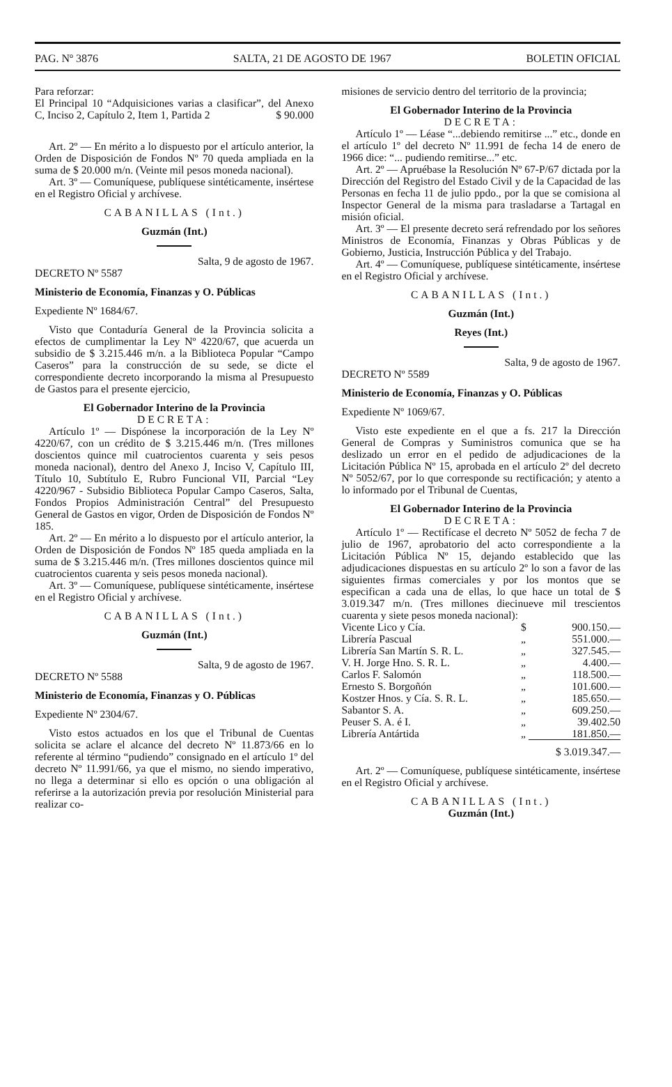PAG. Nº 3876 SALTA, 21 DE AGOSTO DE 1967 BOLETIN OFICIAL
Para reforzar:
El Principal 10 “Adquisiciones varias a clasificar”, del Anexo C, Inciso 2, Capítulo 2, Item 1, Partida 2 $ 90.000
Art. 2º — En mérito a lo dispuesto por el artículo anterior, la Orden de Disposición de Fondos Nº 70 queda ampliada en la suma de $ 20.000 m/n. (Veinte mil pesos moneda nacional).
Art. 3º — Comuníquese, publíquese sintéticamente, insértese en el Registro Oficial y archívese.
CABANILLAS (Int.)
Guzmán (Int.)
Salta, 9 de agosto de 1967.
DECRETO Nº 5587
Ministerio de Economía, Finanzas y O. Públicas
Expediente Nº 1684/67.
Visto que Contaduría General de la Provincia solicita a efectos de cumplimentar la Ley Nº 4220/67, que acuerda un subsidio de $ 3.215.446 m/n. a la Biblioteca Popular “Campo Caseros” para la construcción de su sede, se dicte el correspondiente decreto incorporando la misma al Presupuesto de Gastos para el presente ejercicio,
El Gobernador Interino de la Provincia
DECRETA:
Artículo 1º — Dispónese la incorporación de la Ley Nº 4220/67, con un crédito de $ 3.215.446 m/n. (Tres millones doscientos quince mil cuatrocientos cuarenta y seis pesos moneda nacional), dentro del Anexo J, Inciso V, Capítulo III, Título 10, Subtítulo E, Rubro Funcional VII, Parcial “Ley 4220/967 - Subsidio Biblioteca Popular Campo Caseros, Salta, Fondos Propios Administración Central” del Presupuesto General de Gastos en vigor, Orden de Disposición de Fondos Nº 185.
Art. 2º — En mérito a lo dispuesto por el artículo anterior, la Orden de Disposición de Fondos Nº 185 queda ampliada en la suma de $ 3.215.446 m/n. (Tres millones doscientos quince mil cuatrocientos cuarenta y seis pesos moneda nacional).
Art. 3º — Comuníquese, publíquese sintéticamente, insértese en el Registro Oficial y archívese.
CABANILLAS (Int.)
Guzmán (Int.)
Salta, 9 de agosto de 1967.
DECRETO Nº 5588
Ministerio de Economía, Finanzas y O. Públicas
Expediente Nº 2304/67.
Visto estos actuados en los que el Tribunal de Cuentas solicita se aclare el alcance del decreto Nº 11.873/66 en lo referente al término “pudiendo” consignado en el artículo 1º del decreto Nº 11.991/66, ya que el mismo, no siendo imperativo, no llega a determinar si ello es opción o una obligación al referirse a la autorización previa por resolución Ministerial para realizar co-
misiones de servicio dentro del territorio de la provincia;
El Gobernador Interino de la Provincia
DECRETA:
Artículo 1º — Léase “...debiendo remitirse ...” etc., donde en el artículo 1º del decreto Nº 11.991 de fecha 14 de enero de 1966 dice: “... pudiendo remitirse...” etc.
Art. 2º — Apruébase la Resolución Nº 67-P/67 dictada por la Dirección del Registro del Estado Civil y de la Capacidad de las Personas en fecha 11 de julio ppdo., por la que se comisiona al Inspector General de la misma para trasladarse a Tartagal en misión oficial.
Art. 3º — El presente decreto será refrendado por los señores Ministros de Economía, Finanzas y Obras Públicas y de Gobierno, Justicia, Instrucción Pública y del Trabajo.
Art. 4º — Comuníquese, publíquese sintéticamente, insértese en el Registro Oficial y archívese.
CABANILLAS (Int.)
Guzmán (Int.)
Reyes (Int.)
Salta, 9 de agosto de 1967.
DECRETO Nº 5589
Ministerio de Economía, Finanzas y O. Públicas
Expediente Nº 1069/67.
Visto este expediente en el que a fs. 217 la Dirección General de Compras y Suministros comunica que se ha deslizado un error en el pedido de adjudicaciones de la Licitación Pública Nº 15, aprobada en el artículo 2º del decreto Nº 5052/67, por lo que corresponde su rectificación; y atento a lo informado por el Tribunal de Cuentas,
El Gobernador Interino de la Provincia
DECRETA:
Artículo 1º — Rectifícase el decreto Nº 5052 de fecha 7 de julio de 1967, aprobatorio del acto correspondiente a la Licitación Pública Nº 15, dejando establecido que las adjudicaciones dispuestas en su artículo 2º lo son a favor de las siguientes firmas comerciales y por los montos que se especifican a cada una de ellas, lo que hace un total de $ 3.019.347 m/n. (Tres millones diecinueve mil trescientos cuarenta y siete pesos moneda nacional):
| Vicente Lico y Cía. | $ | 900.150.— |
| Librería Pascual | „ | 551.000.— |
| Librería San Martín S. R. L. | „ | 327.545.— |
| V. H. Jorge Hno. S. R. L. | „ | 4.400.— |
| Carlos F. Salomón | „ | 118.500.— |
| Ernesto S. Borgoñón | „ | 101.600.— |
| Kostzer Hnos. y Cía. S. R. L. | „ | 185.650.— |
| Sabantor S. A. | „ | 609.250.— |
| Peuser S. A. é I. | „ | 39.402.50 |
| Librería Antártida | „ | 181.850.— |
| | | $ 3.019.347.— |
Art. 2º — Comuníquese, publíquese sintéticamente, insértese en el Registro Oficial y archívese.
CABANILLAS (Int.)
Guzmán (Int.)